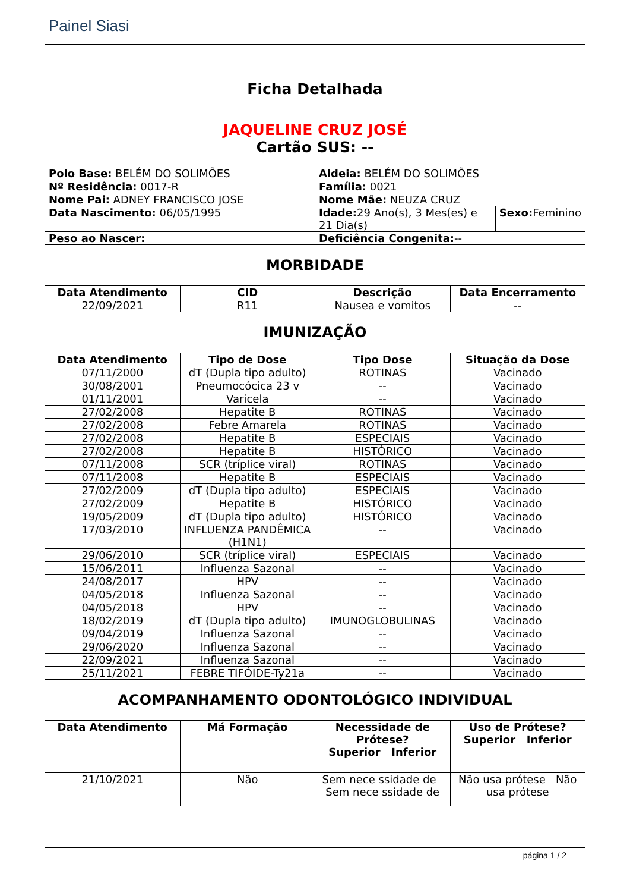Painel Siasi
Ficha Detalhada
JAQUELINE CRUZ JOSÉ
Cartão SUS: --
| Polo Base: BELÉM DO SOLIMÕES | | Aldeia: BELÉM DO SOLIMÕES | |
| Nº Residência: 0017-R | | Família: 0021 | |
| Nome Pai: ADNEY FRANCISCO JOSE | | Nome Mãe: NEUZA CRUZ | |
| Data Nascimento: 06/05/1995 | Idade: 29 Ano(s), 3 Mes(es) e 21 Dia(s) | | Sexo: Feminino |
| Peso ao Nascer: | | Deficiência Congenita: -- | |
MORBIDADE
| Data Atendimento | CID | Descrição | Data Encerramento |
| --- | --- | --- | --- |
| 22/09/2021 | R11 | Nausea e vomitos | -- |
IMUNIZAÇÃO
| Data Atendimento | Tipo de Dose | Tipo Dose | Situação da Dose |
| --- | --- | --- | --- |
| 07/11/2000 | dT (Dupla tipo adulto) | ROTINAS | Vacinado |
| 30/08/2001 | Pneumocócica 23 v | -- | Vacinado |
| 01/11/2001 | Varicela | -- | Vacinado |
| 27/02/2008 | Hepatite B | ROTINAS | Vacinado |
| 27/02/2008 | Febre Amarela | ROTINAS | Vacinado |
| 27/02/2008 | Hepatite B | ESPECIAIS | Vacinado |
| 27/02/2008 | Hepatite B | HISTÓRICO | Vacinado |
| 07/11/2008 | SCR (tríplice viral) | ROTINAS | Vacinado |
| 07/11/2008 | Hepatite B | ESPECIAIS | Vacinado |
| 27/02/2009 | dT (Dupla tipo adulto) | ESPECIAIS | Vacinado |
| 27/02/2009 | Hepatite B | HISTÓRICO | Vacinado |
| 19/05/2009 | dT (Dupla tipo adulto) | HISTÓRICO | Vacinado |
| 17/03/2010 | INFLUENZA PANDÊMICA (H1N1) | -- | Vacinado |
| 29/06/2010 | SCR (tríplice viral) | ESPECIAIS | Vacinado |
| 15/06/2011 | Influenza Sazonal | -- | Vacinado |
| 24/08/2017 | HPV | -- | Vacinado |
| 04/05/2018 | Influenza Sazonal | -- | Vacinado |
| 04/05/2018 | HPV | -- | Vacinado |
| 18/02/2019 | dT (Dupla tipo adulto) | IMUNOGLOBULINAS | Vacinado |
| 09/04/2019 | Influenza Sazonal | -- | Vacinado |
| 29/06/2020 | Influenza Sazonal | -- | Vacinado |
| 22/09/2021 | Influenza Sazonal | -- | Vacinado |
| 25/11/2021 | FEBRE TIFÓIDE-Ty21a | -- | Vacinado |
ACOMPANHAMENTO ODONTOLÓGICO INDIVIDUAL
| Data Atendimento | Má Formação | Necessidade de Prótese? Superior Inferior | Uso de Prótese? Superior Inferior |
| --- | --- | --- | --- |
| 21/10/2021 | Não | Sem nece ssidade de Sem nece ssidade de | Não usa prótese Não usa prótese |
página 1 / 2